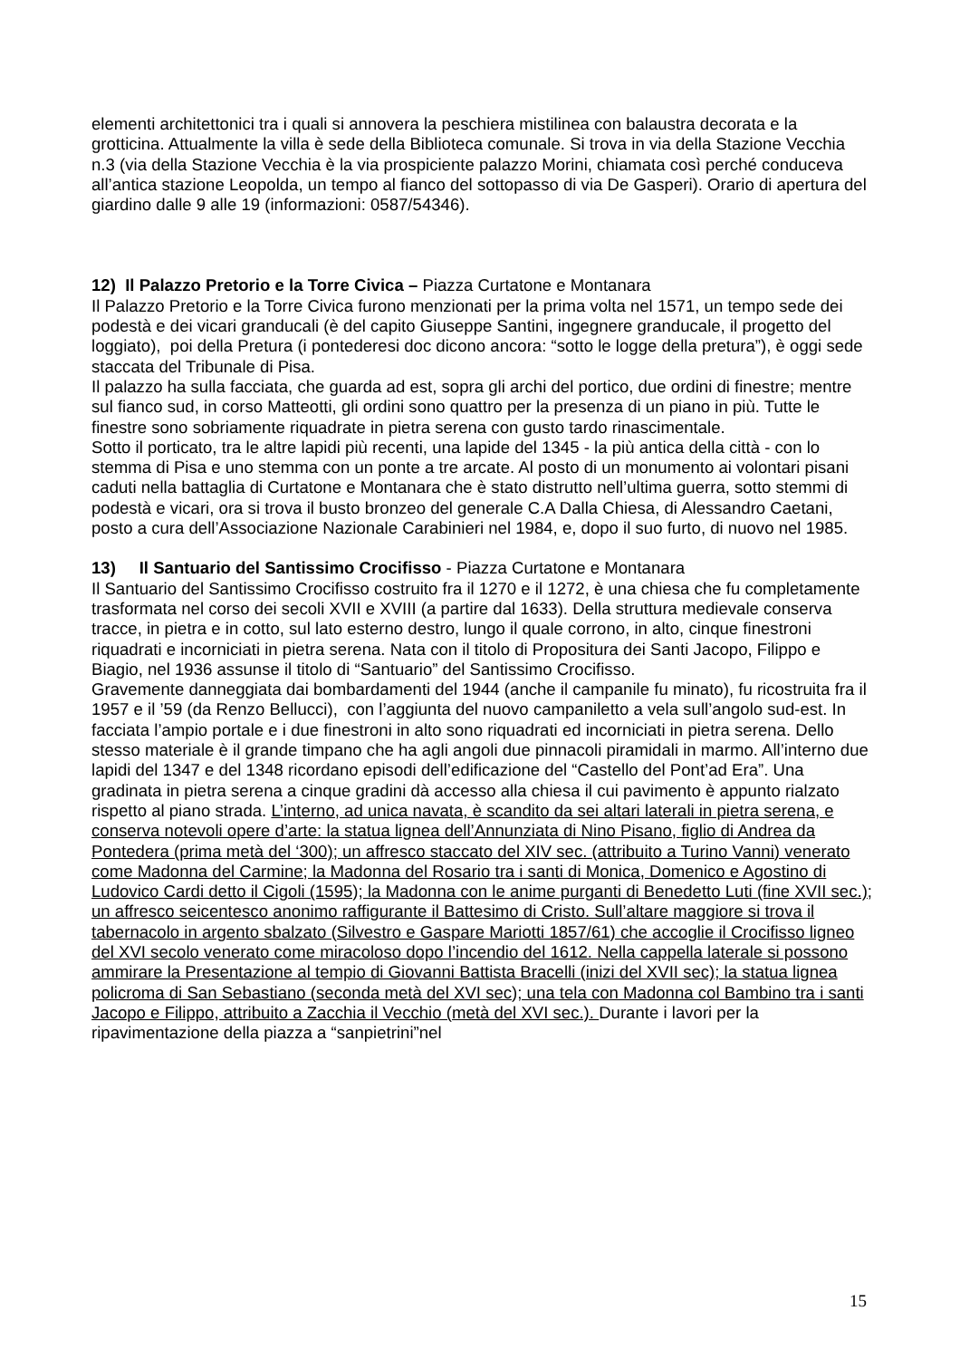elementi architettonici tra i quali si annovera la peschiera mistilinea con balaustra decorata e la grotticina. Attualmente la villa è sede della Biblioteca comunale. Si trova in via della Stazione Vecchia n.3 (via della Stazione Vecchia è la via prospiciente palazzo Morini, chiamata così perché conduceva all’antica stazione Leopolda, un tempo al fianco del sottopasso di via De Gasperi). Orario di apertura del giardino dalle 9 alle 19 (informazioni: 0587/54346).
12) Il Palazzo Pretorio e la Torre Civica – Piazza Curtatone e Montanara
Il Palazzo Pretorio e la Torre Civica furono menzionati per la prima volta nel 1571, un tempo sede dei podestà e dei vicari granducali (è del capito Giuseppe Santini, ingegnere granducale, il progetto del loggiato), poi della Pretura (i pontederesi doc dicono ancora: “sotto le logge della pretura”), è oggi sede staccata del Tribunale di Pisa.
Il palazzo ha sulla facciata, che guarda ad est, sopra gli archi del portico, due ordini di finestre; mentre sul fianco sud, in corso Matteotti, gli ordini sono quattro per la presenza di un piano in più. Tutte le finestre sono sobriamente riquadrate in pietra serena con gusto tardo rinascimentale.
Sotto il porticato, tra le altre lapidi più recenti, una lapide del 1345 - la più antica della città - con lo stemma di Pisa e uno stemma con un ponte a tre arcate. Al posto di un monumento ai volontari pisani caduti nella battaglia di Curtatone e Montanara che è stato distrutto nell’ultima guerra, sotto stemmi di podestà e vicari, ora si trova il busto bronzeo del generale C.A Dalla Chiesa, di Alessandro Caetani, posto a cura dell’Associazione Nazionale Carabinieri nel 1984, e, dopo il suo furto, di nuovo nel 1985.
13) Il Santuario del Santissimo Crocifisso - Piazza Curtatone e Montanara
Il Santuario del Santissimo Crocifisso costruito fra il 1270 e il 1272, è una chiesa che fu completamente trasformata nel corso dei secoli XVII e XVIII (a partire dal 1633). Della struttura medievale conserva tracce, in pietra e in cotto, sul lato esterno destro, lungo il quale corrono, in alto, cinque finestroni riquadrati e incorniciati in pietra serena. Nata con il titolo di Propositura dei Santi Jacopo, Filippo e Biagio, nel 1936 assunse il titolo di “Santuario” del Santissimo Crocifisso.
Gravemente danneggiata dai bombardamenti del 1944 (anche il campanile fu minato), fu ricostruita fra il 1957 e il ’59 (da Renzo Bellucci), con l’aggiunta del nuovo campaniletto a vela sull’angolo sud-est. In facciata l’ampio portale e i due finestroni in alto sono riquadrati ed incorniciati in pietra serena. Dello stesso materiale è il grande timpano che ha agli angoli due pinnacoli piramidali in marmo. All’interno due lapidi del 1347 e del 1348 ricordano episodi dell’edificazione del “Castello del Pont’ad Era”. Una gradinata in pietra serena a cinque gradini dà accesso alla chiesa il cui pavimento è appunto rialzato rispetto al piano strada. L’interno, ad unica navata, è scandito da sei altari laterali in pietra serena, e conserva notevoli opere d’arte: la statua lignea dell’Annunziata di Nino Pisano, figlio di Andrea da Pontedera (prima metà del ‘300); un affresco staccato del XIV sec. (attribuito a Turino Vanni) venerato come Madonna del Carmine; la Madonna del Rosario tra i santi di Monica, Domenico e Agostino di Ludovico Cardi detto il Cigoli (1595); la Madonna con le anime purganti di Benedetto Luti (fine XVII sec.); un affresco seicentesco anonimo raffigurante il Battesimo di Cristo. Sull’altare maggiore si trova il tabernacolo in argento sbalzato (Silvestro e Gaspare Mariotti 1857/61) che accoglie il Crocifisso ligneo del XVI secolo venerato come miracoloso dopo l’incendio del 1612. Nella cappella laterale si possono ammirare la Presentazione al tempio di Giovanni Battista Bracelli (inizi del XVII sec); la statua lignea policroma di San Sebastiano (seconda metà del XVI sec); una tela con Madonna col Bambino tra i santi Jacopo e Filippo, attribuito a Zacchia il Vecchio (metà del XVI sec.). Durante i lavori per la ripavimentazione della piazza a “sanpietrini”nel
15